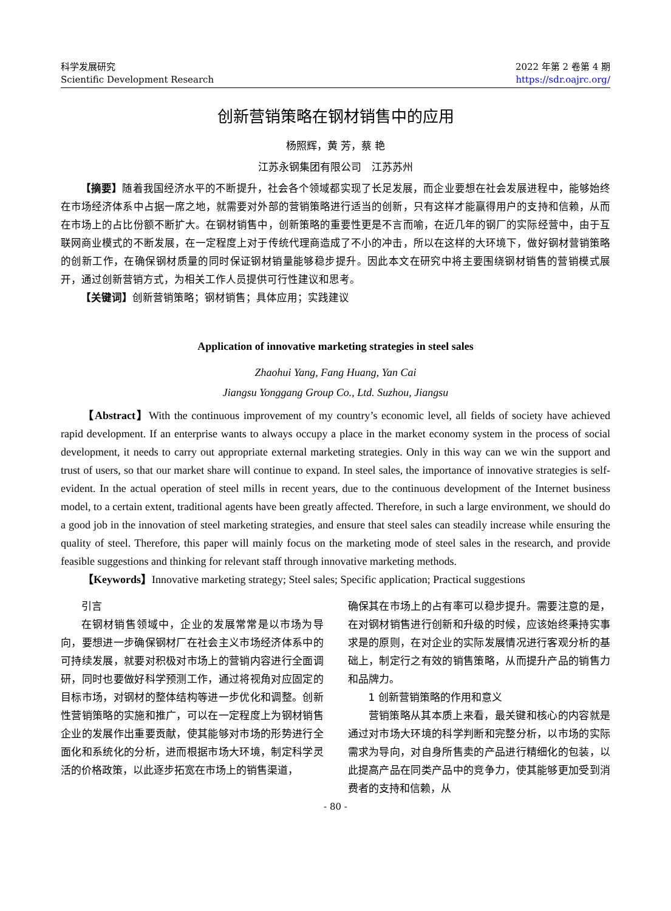科学发展研究
Scientific Development Research
2022 年第 2 卷第 4 期
https://sdr.oajrc.org/
创新营销策略在钢材销售中的应用
杨照辉，黄 芳，蔡 艳
江苏永钢集团有限公司　江苏苏州
【摘要】随着我国经济水平的不断提升，社会各个领域都实现了长足发展，而企业要想在社会发展进程中，能够始终在市场经济体系中占据一席之地，就需要对外部的营销策略进行适当的创新，只有这样才能赢得用户的支持和信赖，从而在市场上的占比份额不断扩大。在钢材销售中，创新策略的重要性更是不言而喻，在近几年的钢厂的实际经营中，由于互联网商业模式的不断发展，在一定程度上对于传统代理商造成了不小的冲击，所以在这样的大环境下，做好钢材营销策略的创新工作，在确保钢材质量的同时保证钢材销量能够稳步提升。因此本文在研究中将主要围绕钢材销售的营销模式展开，通过创新营销方式，为相关工作人员提供可行性建议和思考。
【关键词】创新营销策略；钢材销售；具体应用；实践建议
Application of innovative marketing strategies in steel sales
Zhaohui Yang, Fang Huang, Yan Cai
Jiangsu Yonggang Group Co., Ltd. Suzhou, Jiangsu
【Abstract】With the continuous improvement of my country’s economic level, all fields of society have achieved rapid development. If an enterprise wants to always occupy a place in the market economy system in the process of social development, it needs to carry out appropriate external marketing strategies. Only in this way can we win the support and trust of users, so that our market share will continue to expand. In steel sales, the importance of innovative strategies is self-evident. In the actual operation of steel mills in recent years, due to the continuous development of the Internet business model, to a certain extent, traditional agents have been greatly affected. Therefore, in such a large environment, we should do a good job in the innovation of steel marketing strategies, and ensure that steel sales can steadily increase while ensuring the quality of steel. Therefore, this paper will mainly focus on the marketing mode of steel sales in the research, and provide feasible suggestions and thinking for relevant staff through innovative marketing methods.
【Keywords】Innovative marketing strategy; Steel sales; Specific application; Practical suggestions
引言
在钢材销售领域中，企业的发展常常是以市场为导向，要想进一步确保钢材厂在社会主义市场经济体系中的可持续发展，就要对积极对市场上的营销内容进行全面调研，同时也要做好科学预测工作，通过将视角对应固定的目标市场，对钢材的整体结构等进一步优化和调整。创新性营销策略的实施和推广，可以在一定程度上为钢材销售企业的发展作出重要贡献，使其能够对市场的形势进行全面化和系统化的分析，进而根据市场大环境，制定科学灵活的价格政策，以此逐步拓宽在市场上的销售渠道，
确保其在市场上的占有率可以稳步提升。需要注意的是，在对钢材销售进行创新和升级的时候，应该始终秉持实事求是的原则，在对企业的实际发展情况进行客观分析的基础上，制定行之有效的销售策略，从而提升产品的销售力和品牌力。
1 创新营销策略的作用和意义
营销策略从其本质上来看，最关键和核心的内容就是通过对市场大环境的科学判断和完整分析，以市场的实际需求为导向，对自身所售卖的产品进行精细化的包装，以此提高产品在同类产品中的竞争力，使其能够更加受到消费者的支持和信赖，从
- 80 -